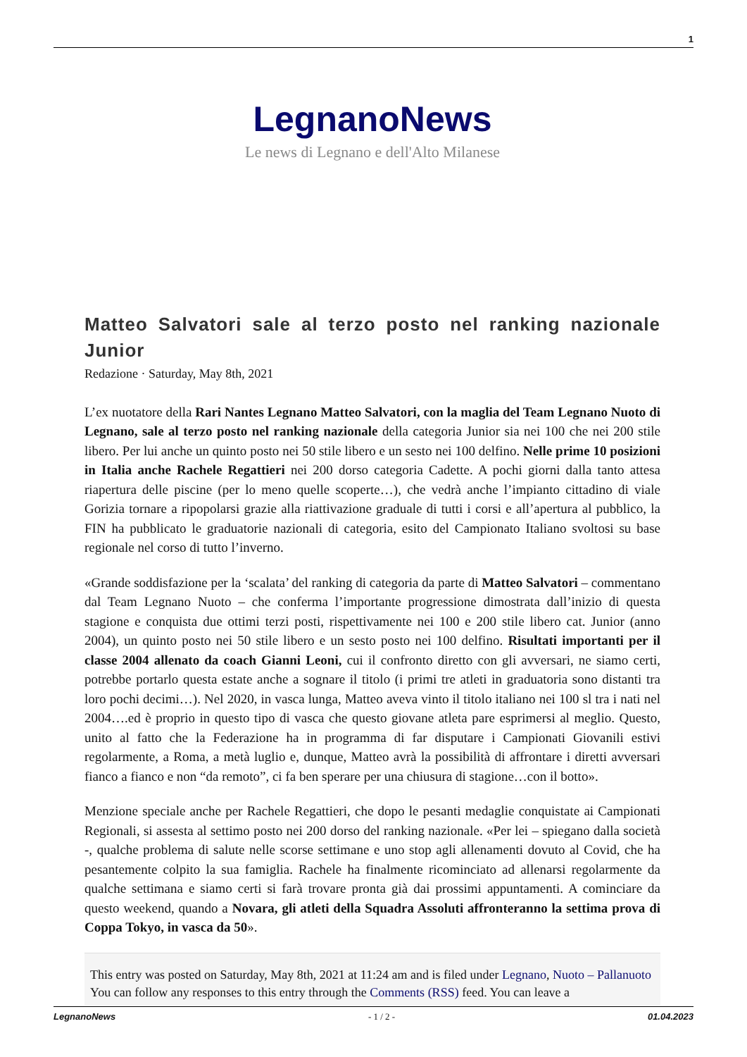1
LegnanoNews
Le news di Legnano e dell'Alto Milanese
Matteo Salvatori sale al terzo posto nel ranking nazionale Junior
Redazione · Saturday, May 8th, 2021
L’ex nuotatore della Rari Nantes Legnano Matteo Salvatori, con la maglia del Team Legnano Nuoto di Legnano, sale al terzo posto nel ranking nazionale della categoria Junior sia nei 100 che nei 200 stile libero. Per lui anche un quinto posto nei 50 stile libero e un sesto nei 100 delfino. Nelle prime 10 posizioni in Italia anche Rachele Regattieri nei 200 dorso categoria Cadette. A pochi giorni dalla tanto attesa riapertura delle piscine (per lo meno quelle scoperte…), che vedrà anche l’impianto cittadino di viale Gorizia tornare a ripopolarsi grazie alla riattivazione graduale di tutti i corsi e all’apertura al pubblico, la FIN ha pubblicato le graduatorie nazionali di categoria, esito del Campionato Italiano svoltosi su base regionale nel corso di tutto l’inverno.
«Grande soddisfazione per la ‘scalata’ del ranking di categoria da parte di Matteo Salvatori – commentano dal Team Legnano Nuoto – che conferma l’importante progressione dimostrata dall’inizio di questa stagione e conquista due ottimi terzi posti, rispettivamente nei 100 e 200 stile libero cat. Junior (anno 2004), un quinto posto nei 50 stile libero e un sesto posto nei 100 delfino. Risultati importanti per il classe 2004 allenato da coach Gianni Leoni, cui il confronto diretto con gli avversari, ne siamo certi, potrebbe portarlo questa estate anche a sognare il titolo (i primi tre atleti in graduatoria sono distanti tra loro pochi decimi…). Nel 2020, in vasca lunga, Matteo aveva vinto il titolo italiano nei 100 sl tra i nati nel 2004….ed è proprio in questo tipo di vasca che questo giovane atleta pare esprimersi al meglio. Questo, unito al fatto che la Federazione ha in programma di far disputare i Campionati Giovanili estivi regolarmente, a Roma, a metà luglio e, dunque, Matteo avrà la possibilità di affrontare i diretti avversari fianco a fianco e non “da remoto”, ci fa ben sperare per una chiusura di stagione…con il botto».
Menzione speciale anche per Rachele Regattieri, che dopo le pesanti medaglie conquistate ai Campionati Regionali, si assesta al settimo posto nei 200 dorso del ranking nazionale. «Per lei – spiegano dalla società -, qualche problema di salute nelle scorse settimane e uno stop agli allenamenti dovuto al Covid, che ha pesantemente colpito la sua famiglia. Rachele ha finalmente ricominciato ad allenarsi regolarmente da qualche settimana e siamo certi si farà trovare pronta già dai prossimi appuntamenti. A cominciare da questo weekend, quando a Novara, gli atleti della Squadra Assoluti affronteranno la settima prova di Coppa Tokyo, in vasca da 50».
This entry was posted on Saturday, May 8th, 2021 at 11:24 am and is filed under Legnano, Nuoto – Pallanuoto
You can follow any responses to this entry through the Comments (RSS) feed. You can leave a
LegnanoNews - 1 / 2 - 01.04.2023